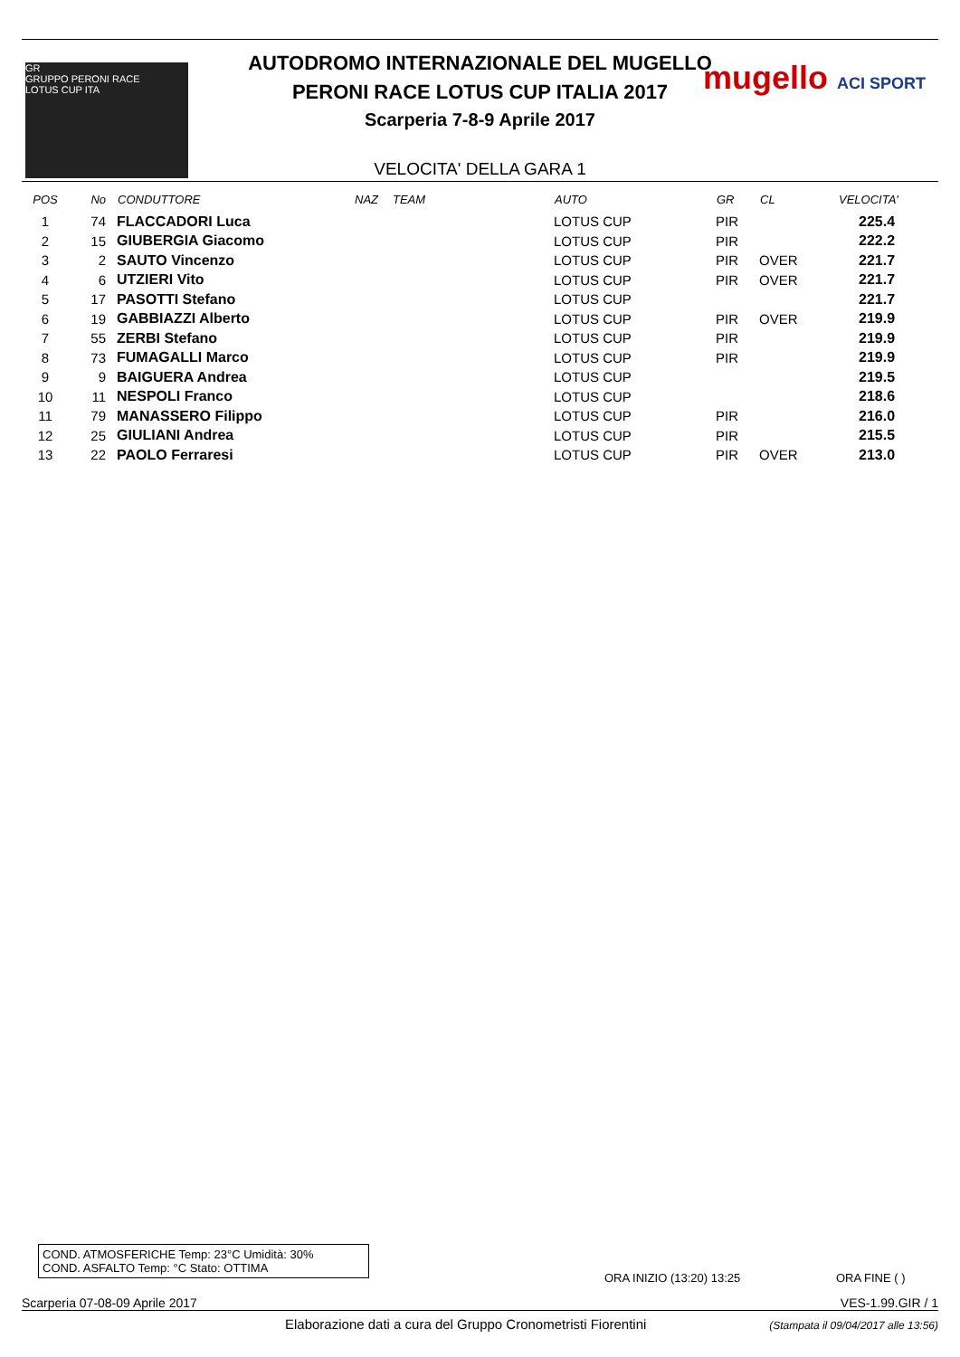GR
GRUPPO PERONI RACE
LOTUS CUP ITA
mugello ACI SPORT
AUTODROMO INTERNAZIONALE DEL MUGELLO
PERONI RACE LOTUS CUP ITALIA 2017
Scarperia 7-8-9 Aprile 2017
VELOCITA' DELLA GARA 1
| POS | No | CONDUTTORE | NAZ | TEAM | AUTO | GR | CL | VELOCITA' |
| --- | --- | --- | --- | --- | --- | --- | --- | --- |
| 1 | 74 | FLACCADORI Luca | | | LOTUS CUP | PIR | | 225.4 |
| 2 | 15 | GIUBERGIA Giacomo | | | LOTUS CUP | PIR | | 222.2 |
| 3 | 2 | SAUTO Vincenzo | | | LOTUS CUP | PIR | OVER | 221.7 |
| 4 | 6 | UTZIERI Vito | | | LOTUS CUP | PIR | OVER | 221.7 |
| 5 | 17 | PASOTTI Stefano | | | LOTUS CUP | | | 221.7 |
| 6 | 19 | GABBIAZZI Alberto | | | LOTUS CUP | PIR | OVER | 219.9 |
| 7 | 55 | ZERBI Stefano | | | LOTUS CUP | PIR | | 219.9 |
| 8 | 73 | FUMAGALLI Marco | | | LOTUS CUP | PIR | | 219.9 |
| 9 | 9 | BAIGUERA Andrea | | | LOTUS CUP | | | 219.5 |
| 10 | 11 | NESPOLI Franco | | | LOTUS CUP | | | 218.6 |
| 11 | 79 | MANASSERO Filippo | | | LOTUS CUP | PIR | | 216.0 |
| 12 | 25 | GIULIANI Andrea | | | LOTUS CUP | PIR | | 215.5 |
| 13 | 22 | PAOLO Ferraresi | | | LOTUS CUP | PIR | OVER | 213.0 |
COND. ATMOSFERICHE Temp: 23°C Umidità: 30%
COND. ASFALTO Temp: °C Stato: OTTIMA
ORA INIZIO (13:20) 13:25 ORA FINE ( )
Scarperia 07-08-09 Aprile 2017 VES-1.99.GIR / 1
Elaborazione dati a cura del Gruppo Cronometristi Fiorentini
(Stampata il 09/04/2017 alle 13:56)